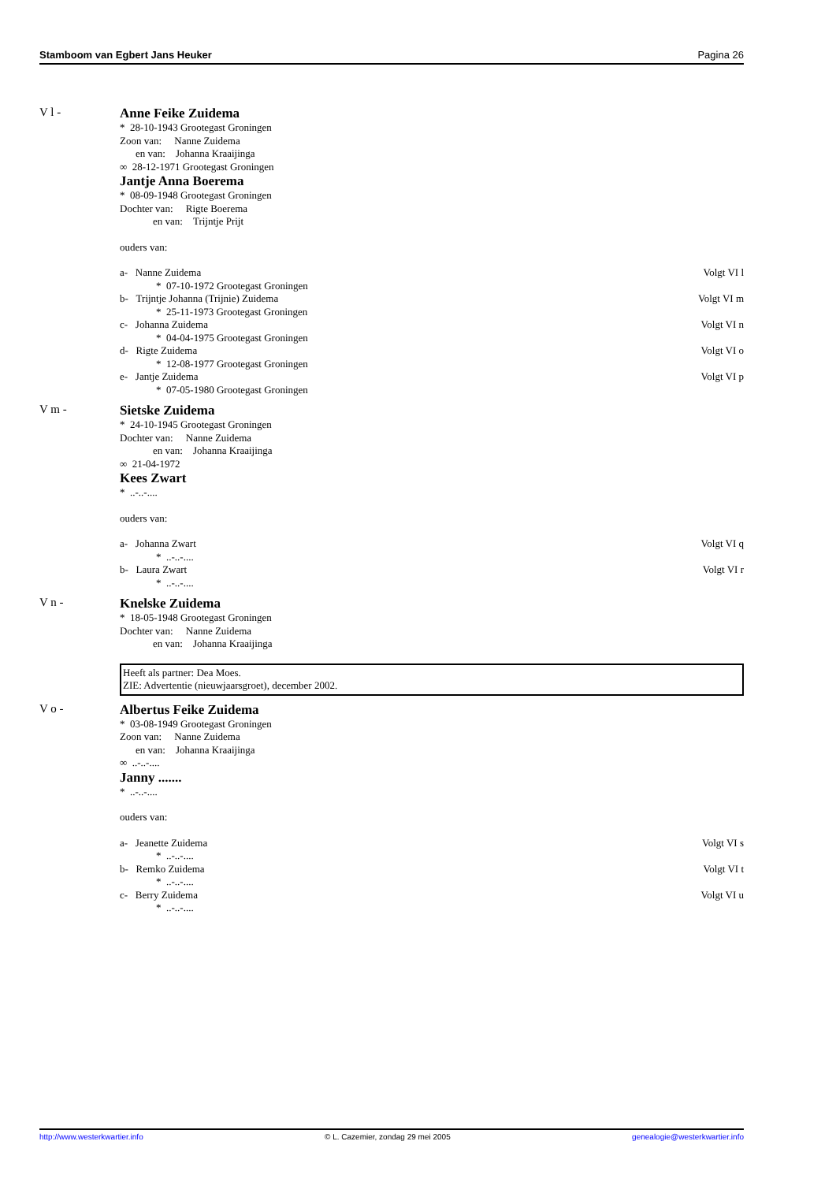Stamboom van Egbert Jans Heuker Pagina 26
V l - Anne Feike Zuidema
* 28-10-1943 Grootegast Groningen
Zoon van: Nanne Zuidema
en van: Johanna Kraaijinga
∞ 28-12-1971 Grootegast Groningen
Jantje Anna Boerema
* 08-09-1948 Grootegast Groningen
Dochter van: Rigte Boerema
en van: Trijntje Prijt
ouders van:
a- Nanne Zuidema Volgt VI l
* 07-10-1972 Grootegast Groningen
b- Trijntje Johanna (Trijnie) Zuidema Volgt VI m
* 25-11-1973 Grootegast Groningen
c- Johanna Zuidema Volgt VI n
* 04-04-1975 Grootegast Groningen
d- Rigte Zuidema Volgt VI o
* 12-08-1977 Grootegast Groningen
e- Jantje Zuidema Volgt VI p
* 07-05-1980 Grootegast Groningen
V m - Sietske Zuidema
* 24-10-1945 Grootegast Groningen
Dochter van: Nanne Zuidema
en van: Johanna Kraaijinga
∞ 21-04-1972
Kees Zwart
* ..-..-....
ouders van:
a- Johanna Zwart Volgt VI q
* ..-..-....
b- Laura Zwart Volgt VI r
* ..-..-....
V n - Knelske Zuidema
* 18-05-1948 Grootegast Groningen
Dochter van: Nanne Zuidema
en van: Johanna Kraaijinga
Heeft als partner: Dea Moes.
ZIE: Advertentie (nieuwjaarsgroet), december 2002.
V o - Albertus Feike Zuidema
* 03-08-1949 Grootegast Groningen
Zoon van: Nanne Zuidema
en van: Johanna Kraaijinga
∞ ..-..-....
Janny .......
* ..-..-....
ouders van:
a- Jeanette Zuidema Volgt VI s
* ..-..-....
b- Remko Zuidema Volgt VI t
* ..-..-....
c- Berry Zuidema Volgt VI u
* ..-..-....
http://www.westerkwartier.info © L. Cazemier, zondag 29 mei 2005 genealogie@westerkwartier.info